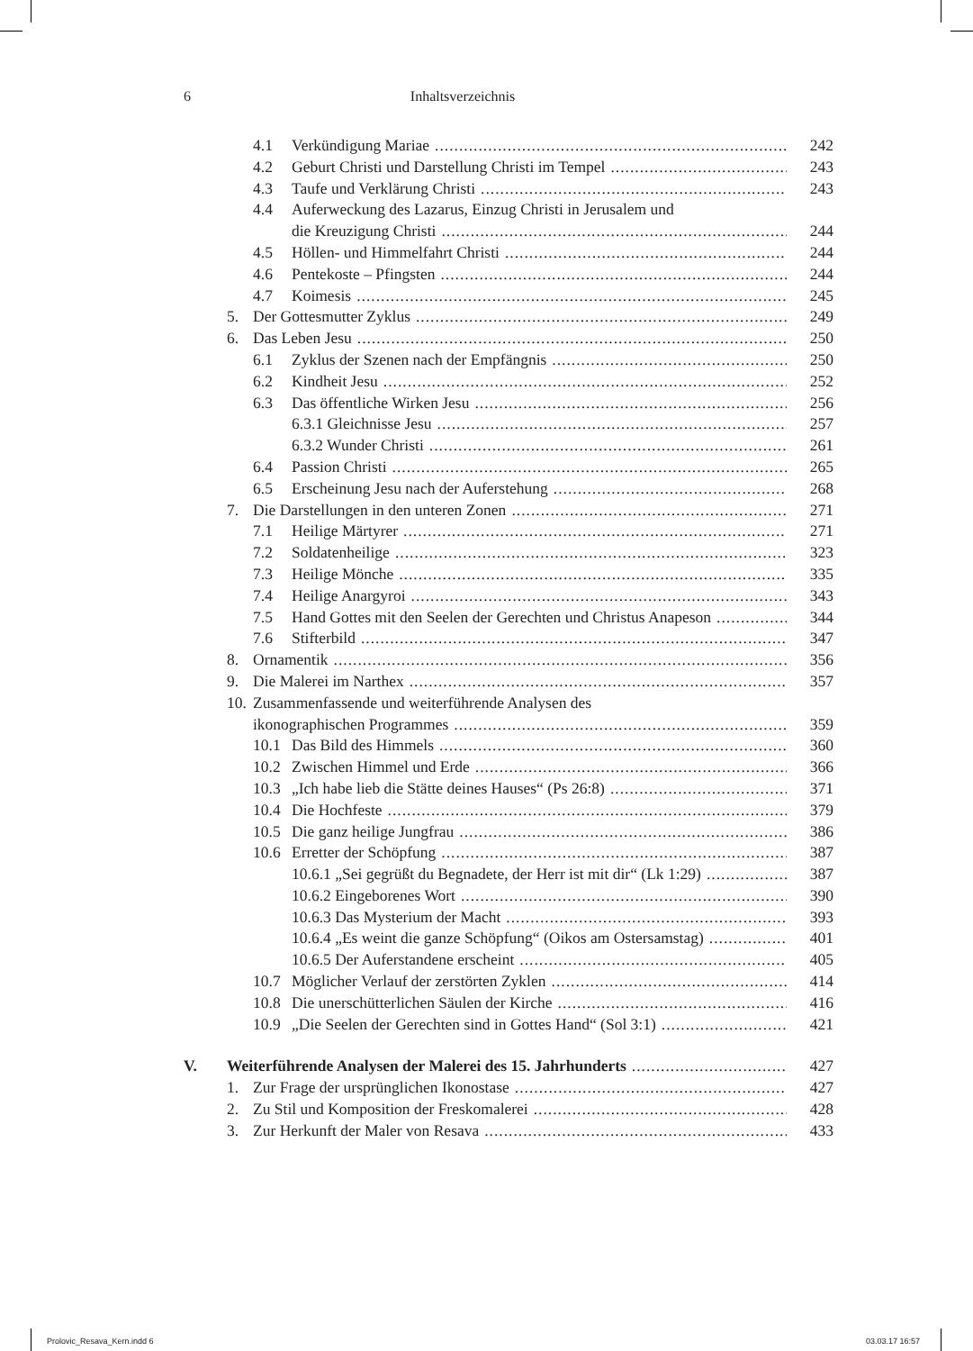6 Inhaltsverzeichnis
4.1 Verkündigung Mariae 242
4.2 Geburt Christi und Darstellung Christi im Tempel 243
4.3 Taufe und Verklärung Christi 243
4.4 Auferweckung des Lazarus, Einzug Christi in Jerusalem und
die Kreuzigung Christi 244
4.5 Höllen- und Himmelfahrt Christi 244
4.6 Pentekoste – Pfingsten 244
4.7 Koimesis 245
5. Der Gottesmutter Zyklus 249
6. Das Leben Jesu 250
6.1 Zyklus der Szenen nach der Empfängnis 250
6.2 Kindheit Jesu 252
6.3 Das öffentliche Wirken Jesu 256
6.3.1 Gleichnisse Jesu 257
6.3.2 Wunder Christi 261
6.4 Passion Christi 265
6.5 Erscheinung Jesu nach der Auferstehung 268
7. Die Darstellungen in den unteren Zonen 271
7.1 Heilige Märtyrer 271
7.2 Soldatenheilige 323
7.3 Heilige Mönche 335
7.4 Heilige Anargyroi 343
7.5 Hand Gottes mit den Seelen der Gerechten und Christus Anapeson 344
7.6 Stifterbild 347
8. Ornamentik 356
9. Die Malerei im Narthex 357
10. Zusammenfassende und weiterführende Analysen des
ikonographischen Programmes 359
10.1 Das Bild des Himmels 360
10.2 Zwischen Himmel und Erde 366
10.3 „Ich habe lieb die Stätte deines Hauses“ (Ps 26:8) 371
10.4 Die Hochfeste 379
10.5 Die ganz heilige Jungfrau 386
10.6 Erretter der Schöpfung 387
10.6.1 „Sei gegrüßt du Begnadete, der Herr ist mit dir“ (Lk 1:29) 387
10.6.2 Eingeborenes Wort 390
10.6.3 Das Mysterium der Macht 393
10.6.4 „Es weint die ganze Schöpfung“ (Oikos am Ostersamstag) 401
10.6.5 Der Auferstandene erscheint 405
10.7 Möglicher Verlauf der zerstörten Zyklen 414
10.8 Die unerschütterlichen Säulen der Kirche 416
10.9 „Die Seelen der Gerechten sind in Gottes Hand“ (Sol 3:1) 421
V. Weiterführende Analysen der Malerei des 15. Jahrhunderts 427
1. Zur Frage der ursprünglichen Ikonostase 427
2. Zu Stil und Komposition der Freskomalerei 428
3. Zur Herkunft der Maler von Resava 433
Prolovic_Resava_Kern.indd 6 03.03.17 16:57